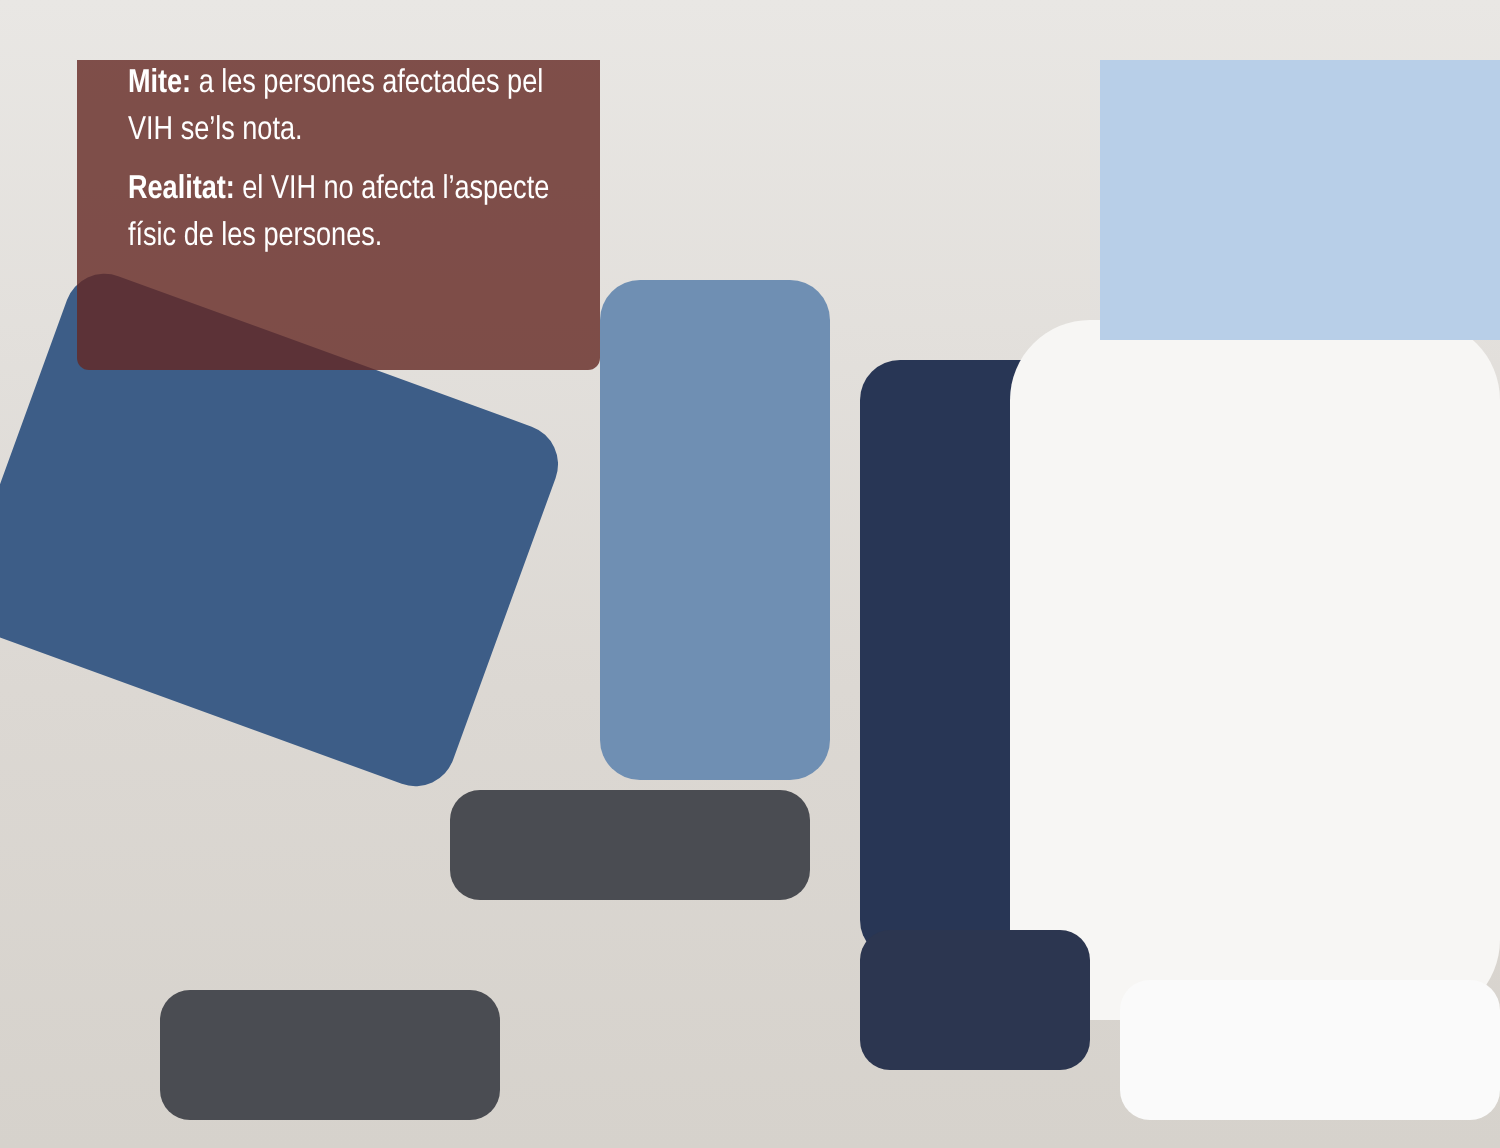Mite: a les persones afectades pel VIH se’ls nota.
Realitat: el VIH no afecta l’aspecte físic de les persones.